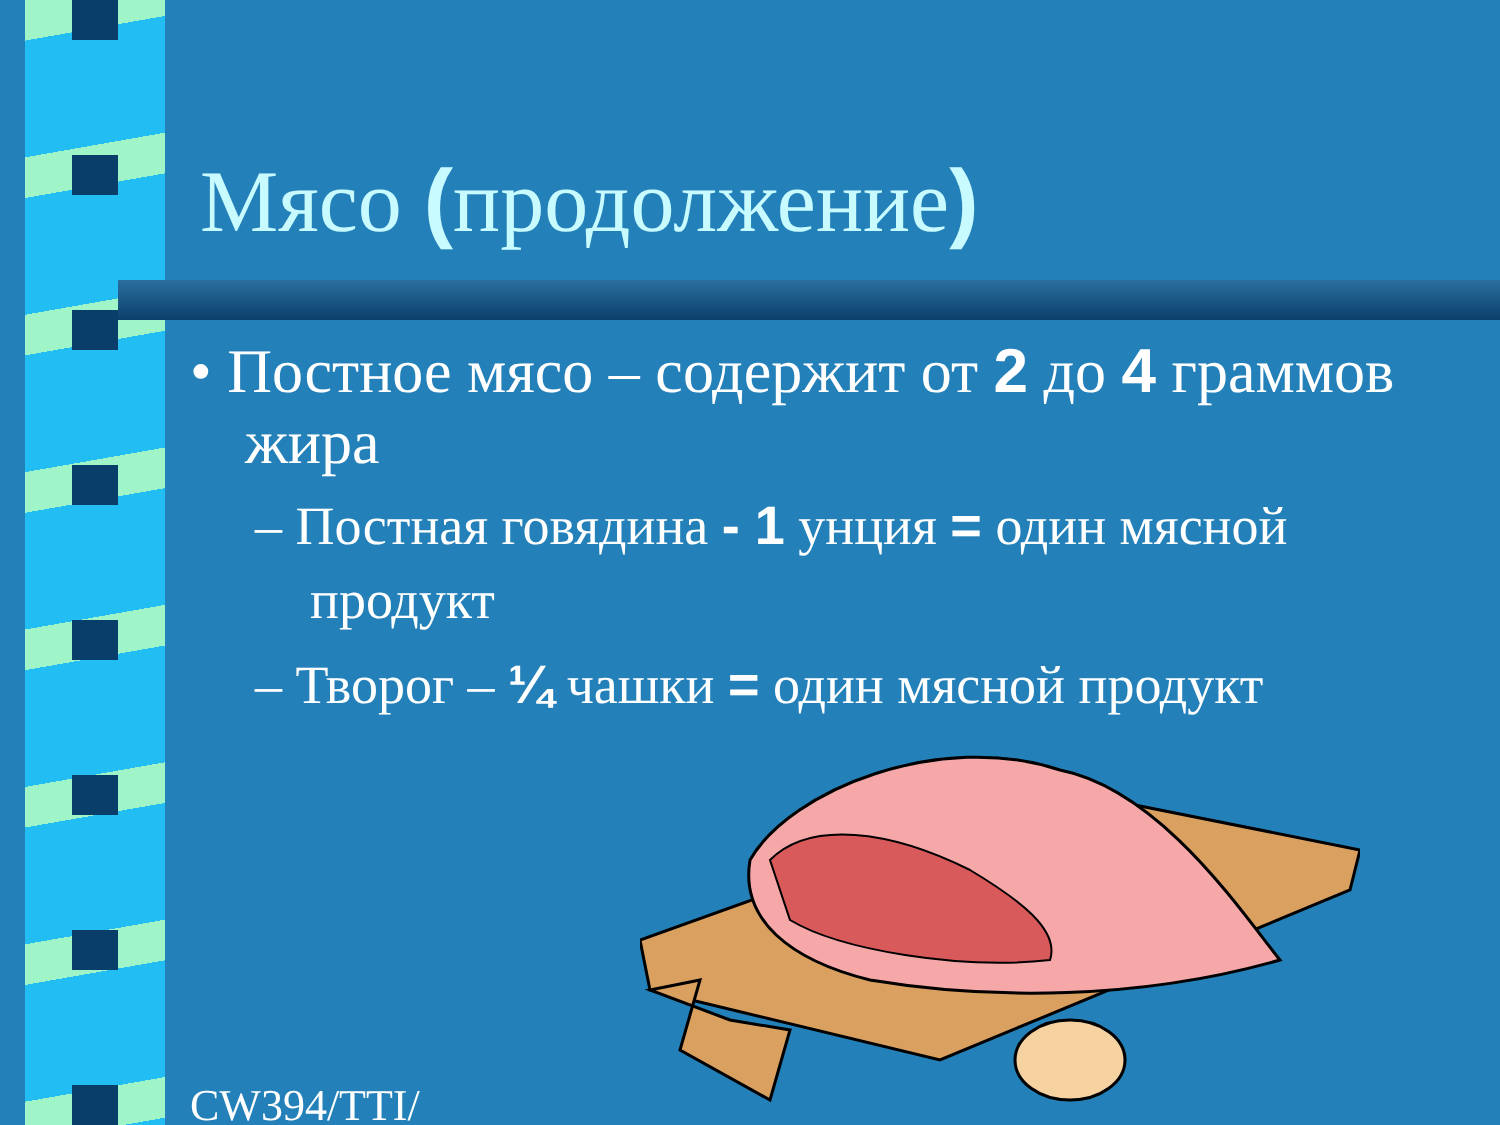Мясо (продолжение)
• Постное мясо – содержит от 2 до 4 граммов жира
– Постная говядина - 1 унция = один мясной продукт
– Творог – ¼ чашки = один мясной продукт
CW394/TTI/